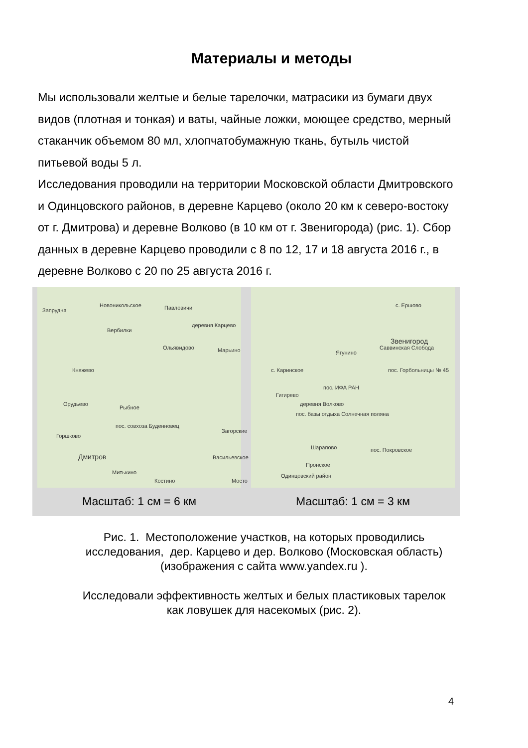Материалы и методы
Мы использовали желтые и белые тарелочки, матрасики из бумаги двух видов (плотная и тонкая) и ваты, чайные ложки, моющее средство, мерный стаканчик объемом 80 мл, хлопчатобумажную ткань, бутыль чистой питьевой воды 5 л.
Исследования проводили на территории Московской области Дмитровского и Одинцовского районов, в деревне Карцево (около 20 км к северо-востоку от г. Дмитрова) и деревне Волково (в 10 км от г. Звенигорода) (рис. 1). Сбор данных в деревне Карцево проводили с 8 по 12, 17 и 18 августа 2016 г., в деревне Волково с 20 по 25 августа 2016 г.
Запрудня
Новоникольское Павловичи
деревня Карцево
Вербилки
Ольявидово Марьино
Княжево
Орудьево
Рыбное
пос. совхоза Буденновец
Горшково
Загорские
Дмитров Васильевское
Митькино
Костино Мосто
Масштаб: 1 см = 6 км
с. Ершово
Звенигород
Саввинская Слобода
Ягунино
с. Каринское пос. Горбольницы № 45
пос. ИФА РАН
Гигирево
деревня Волково
пос. базы отдыха Солнечная поляна
Шарапово пос. Покровское
Пронское
Одинцовский район
Масштаб: 1 см = 3 км
Рис. 1. Местоположение участков, на которых проводились
исследования, дер. Карцево и дер. Волково (Московская область)
(изображения с сайта www.yandex.ru ).
Исследовали эффективность желтых и белых пластиковых тарелок
как ловушек для насекомых (рис. 2).
4